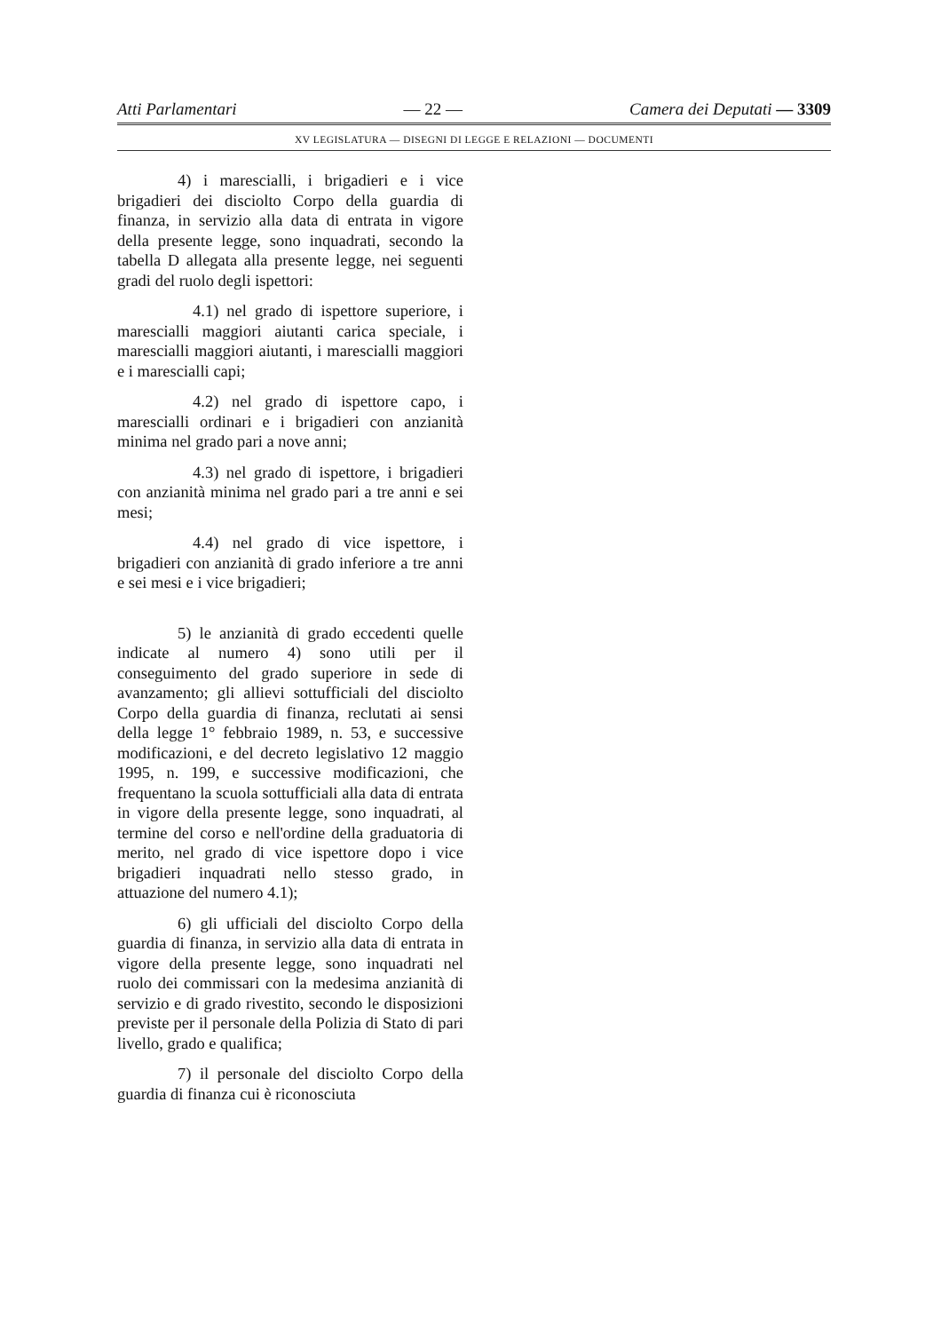Atti Parlamentari — 22 — Camera dei Deputati — 3309
XV LEGISLATURA — DISEGNI DI LEGGE E RELAZIONI — DOCUMENTI
4) i marescialli, i brigadieri e i vice brigadieri dei disciolto Corpo della guardia di finanza, in servizio alla data di entrata in vigore della presente legge, sono inquadrati, secondo la tabella D allegata alla presente legge, nei seguenti gradi del ruolo degli ispettori:
4.1) nel grado di ispettore superiore, i marescialli maggiori aiutanti carica speciale, i marescialli maggiori aiutanti, i marescialli maggiori e i marescialli capi;
4.2) nel grado di ispettore capo, i marescialli ordinari e i brigadieri con anzianità minima nel grado pari a nove anni;
4.3) nel grado di ispettore, i brigadieri con anzianità minima nel grado pari a tre anni e sei mesi;
4.4) nel grado di vice ispettore, i brigadieri con anzianità di grado inferiore a tre anni e sei mesi e i vice brigadieri;
5) le anzianità di grado eccedenti quelle indicate al numero 4) sono utili per il conseguimento del grado superiore in sede di avanzamento; gli allievi sottufficiali del disciolto Corpo della guardia di finanza, reclutati ai sensi della legge 1° febbraio 1989, n. 53, e successive modificazioni, e del decreto legislativo 12 maggio 1995, n. 199, e successive modificazioni, che frequentano la scuola sottufficiali alla data di entrata in vigore della presente legge, sono inquadrati, al termine del corso e nell'ordine della graduatoria di merito, nel grado di vice ispettore dopo i vice brigadieri inquadrati nello stesso grado, in attuazione del numero 4.1);
6) gli ufficiali del disciolto Corpo della guardia di finanza, in servizio alla data di entrata in vigore della presente legge, sono inquadrati nel ruolo dei commissari con la medesima anzianità di servizio e di grado rivestito, secondo le disposizioni previste per il personale della Polizia di Stato di pari livello, grado e qualifica;
7) il personale del disciolto Corpo della guardia di finanza cui è riconosciuta